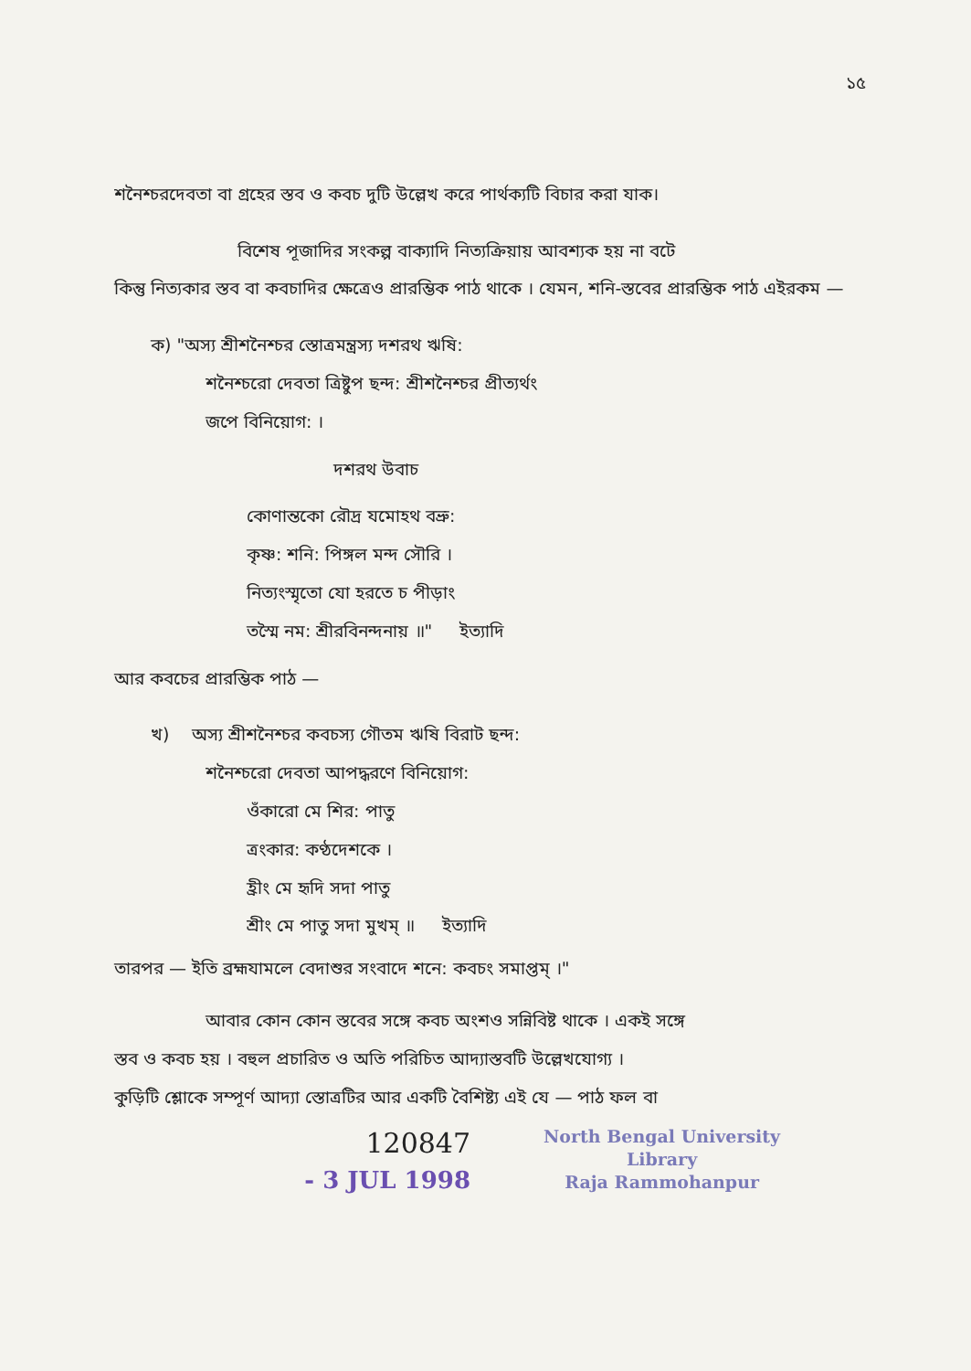১৫
শনৈশ্চরদেবতা বা গ্রহের স্তব ও কবচ দুটি উল্লেখ করে পার্থক্যটি বিচার করা যাক।
বিশেষ পূজাদির সংকল্প বাক্যাদি নিত্যক্রিয়ায় আবশ্যক হয় না বটে
কিন্তু নিত্যকার স্তব বা কবচাদির ক্ষেত্রেও প্রারম্ভিক পাঠ থাকে । যেমন, শনি-স্তবের প্রারম্ভিক পাঠ এইরকম —
ক) "অস্য শ্রীশনৈশ্চর স্তোত্রমন্ত্রস্য দশরথ ঋষি:
শনৈশ্চরো দেবতা ত্রিষ্টুপ ছন্দ: শ্রীশনৈশ্চর প্রীত্যর্থং
জপে বিনিয়োগ: ।
দশরথ উবাচ
কোণান্তকো রৌদ্র যমোহথ বভ্রু:
কৃষ্ণ: শনি: পিঙ্গল মন্দ সৌরি ।
নিত্যংস্মৃতো যো হরতে চ পীড়াং
তস্মৈ নম: শ্রীরবিনন্দনায় ॥" ইত্যাদি
আর কবচের প্রারম্ভিক পাঠ —
খ) অস্য শ্রীশনৈশ্চর কবচস্য গৌতম ঋষি বিরাট ছন্দ:
শনৈশ্চরো দেবতা আপদ্ধরণে বিনিয়োগ:
ওঁকারো মে শির: পাতু
ত্রংকার: কণ্ঠদেশকে ।
হ্রীং মে হৃদি সদা পাতু
শ্রীং মে পাতু সদা মুখম্ ॥ ইত্যাদি
তারপর — ইতি ব্রহ্মযামলে বেদাশুর সংবাদে শনে: কবচং সমাপ্তম্ ।"
আবার কোন কোন স্তবের সঙ্গে কবচ অংশও সন্নিবিষ্ট থাকে । একই সঙ্গে
স্তব ও কবচ হয় । বহুল প্রচারিত ও অতি পরিচিত আদ্যাস্তবটি উল্লেখযোগ্য ।
কুড়িটি শ্লোকে সম্পূর্ণ আদ্যা স্তোত্রটির আর একটি বৈশিষ্ট্য এই যে — পাঠ ফল বা
120847
- 3 JUL 1998
North Bengal University
Library
Raja Rammohanpur